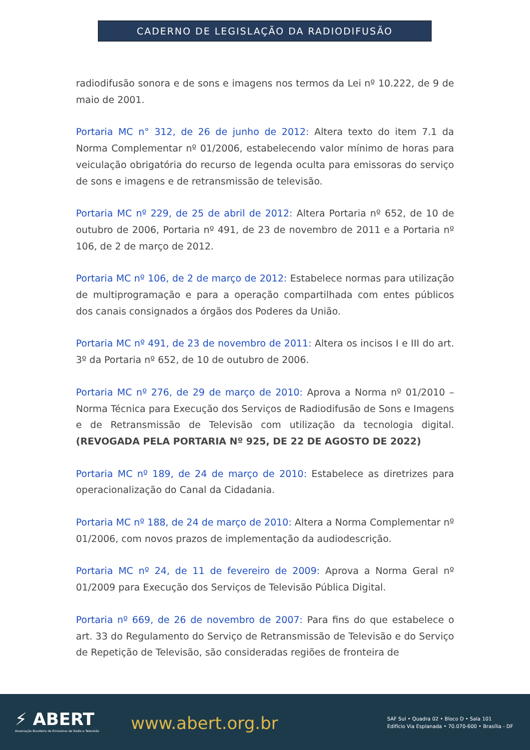CADERNO DE LEGISLAÇÃO DA RADIODIFUSÃO
radiodifusão sonora e de sons e imagens nos termos da Lei nº 10.222, de 9 de maio de 2001.
Portaria MC n° 312, de 26 de junho de 2012: Altera texto do item 7.1 da Norma Complementar nº 01/2006, estabelecendo valor mínimo de horas para veiculação obrigatória do recurso de legenda oculta para emissoras do serviço de sons e imagens e de retransmissão de televisão.
Portaria MC nº 229, de 25 de abril de 2012: Altera Portaria nº 652, de 10 de outubro de 2006, Portaria nº 491, de 23 de novembro de 2011 e a Portaria nº 106, de 2 de março de 2012.
Portaria MC nº 106, de 2 de março de 2012: Estabelece normas para utilização de multiprogramação e para a operação compartilhada com entes públicos dos canais consignados a órgãos dos Poderes da União.
Portaria MC nº 491, de 23 de novembro de 2011: Altera os incisos I e III do art. 3º da Portaria nº 652, de 10 de outubro de 2006.
Portaria MC nº 276, de 29 de março de 2010: Aprova a Norma nº 01/2010 – Norma Técnica para Execução dos Serviços de Radiodifusão de Sons e Imagens e de Retransmissão de Televisão com utilização da tecnologia digital. (REVOGADA PELA PORTARIA Nº 925, DE 22 DE AGOSTO DE 2022)
Portaria MC nº 189, de 24 de março de 2010: Estabelece as diretrizes para operacionalização do Canal da Cidadania.
Portaria MC nº 188, de 24 de março de 2010: Altera a Norma Complementar nº 01/2006, com novos prazos de implementação da audiodescrição.
Portaria MC nº 24, de 11 de fevereiro de 2009: Aprova a Norma Geral nº 01/2009 para Execução dos Serviços de Televisão Pública Digital.
Portaria nº 669, de 26 de novembro de 2007: Para fins do que estabelece o art. 33 do Regulamento do Serviço de Retransmissão de Televisão e do Serviço de Repetição de Televisão, são consideradas regiões de fronteira de
⚡ ABERT
Associação Brasileira de Emissoras de Rádio e Televisão
www.abert.org.br
SAF Sul • Quadra 02 • Bloco D • Sala 101
Edifício Via Esplanada • 70.070-600 • Brasília - DF